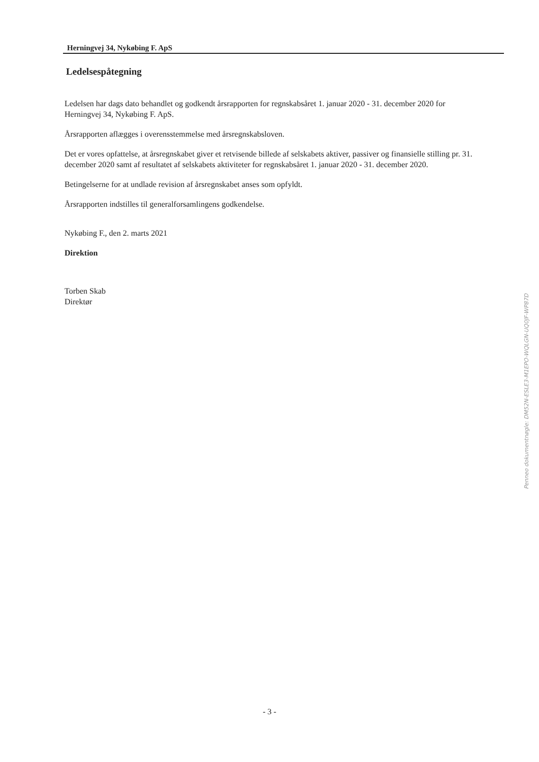Herningvej 34, Nykøbing F. ApS
Ledelsespåtegning
Ledelsen har dags dato behandlet og godkendt årsrapporten for regnskabsåret 1. januar 2020 - 31. december 2020 for Herningvej 34, Nykøbing F. ApS.
Årsrapporten aflægges i overensstemmelse med årsregnskabsloven.
Det er vores opfattelse, at årsregnskabet giver et retvisende billede af selskabets aktiver, passiver og finansielle stilling pr. 31. december 2020 samt af resultatet af selskabets aktiviteter for regnskabsåret 1. januar 2020 - 31. december 2020.
Betingelserne for at undlade revision af årsregnskabet anses som opfyldt.
Årsrapporten indstilles til generalforsamlingens godkendelse.
Nykøbing F., den 2. marts 2021
Direktion
Torben Skab
Direktør
Penneo dokumentnøgle: DM52N-ESLE3-M1EPO-WQLGN-UQ0JF-WP87D
- 3 -